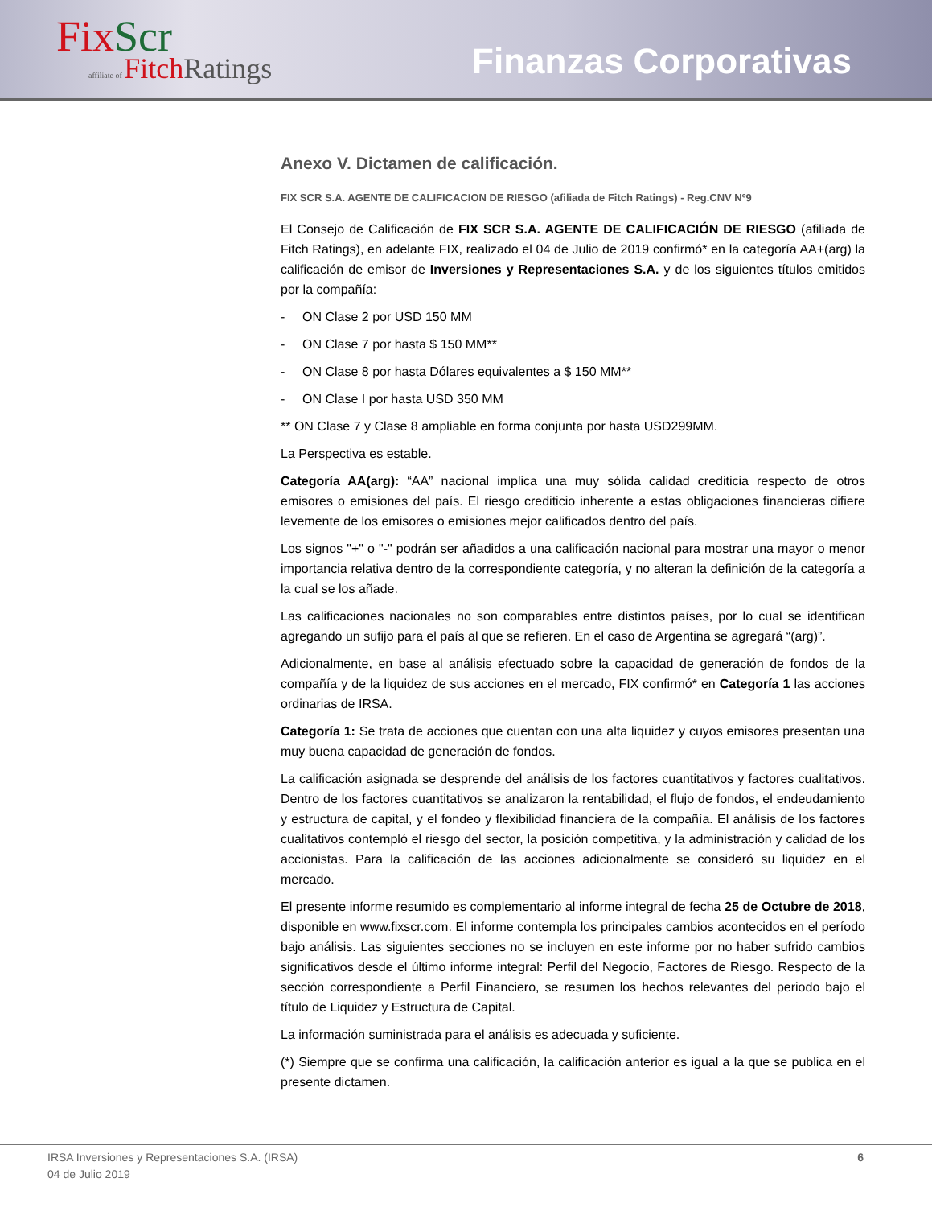FixScr
affiliate of FitchRatings
Finanzas Corporativas
Anexo V. Dictamen de calificación.
FIX SCR S.A. AGENTE DE CALIFICACION DE RIESGO (afiliada de Fitch Ratings) - Reg.CNV Nº9
El Consejo de Calificación de FIX SCR S.A. AGENTE DE CALIFICACIÓN DE RIESGO (afiliada de Fitch Ratings), en adelante FIX, realizado el 04 de Julio de 2019 confirmó* en la categoría AA+(arg) la calificación de emisor de Inversiones y Representaciones S.A. y de los siguientes títulos emitidos por la compañía:
- ON Clase 2 por USD 150 MM
- ON Clase 7 por hasta $ 150 MM**
- ON Clase 8 por hasta Dólares equivalentes a $ 150 MM**
- ON Clase I por hasta USD 350 MM
** ON Clase 7 y Clase 8 ampliable en forma conjunta por hasta USD299MM.
La Perspectiva es estable.
Categoría AA(arg): “AA” nacional implica una muy sólida calidad crediticia respecto de otros emisores o emisiones del país. El riesgo crediticio inherente a estas obligaciones financieras difiere levemente de los emisores o emisiones mejor calificados dentro del país.
Los signos "+" o "-" podrán ser añadidos a una calificación nacional para mostrar una mayor o menor importancia relativa dentro de la correspondiente categoría, y no alteran la definición de la categoría a la cual se los añade.
Las calificaciones nacionales no son comparables entre distintos países, por lo cual se identifican agregando un sufijo para el país al que se refieren. En el caso de Argentina se agregará “(arg)”.
Adicionalmente, en base al análisis efectuado sobre la capacidad de generación de fondos de la compañía y de la liquidez de sus acciones en el mercado, FIX confirmó* en Categoría 1 las acciones ordinarias de IRSA.
Categoría 1: Se trata de acciones que cuentan con una alta liquidez y cuyos emisores presentan una muy buena capacidad de generación de fondos.
La calificación asignada se desprende del análisis de los factores cuantitativos y factores cualitativos. Dentro de los factores cuantitativos se analizaron la rentabilidad, el flujo de fondos, el endeudamiento y estructura de capital, y el fondeo y flexibilidad financiera de la compañía. El análisis de los factores cualitativos contempló el riesgo del sector, la posición competitiva, y la administración y calidad de los accionistas. Para la calificación de las acciones adicionalmente se consideró su liquidez en el mercado.
El presente informe resumido es complementario al informe integral de fecha 25 de Octubre de 2018, disponible en www.fixscr.com. El informe contempla los principales cambios acontecidos en el período bajo análisis. Las siguientes secciones no se incluyen en este informe por no haber sufrido cambios significativos desde el último informe integral: Perfil del Negocio, Factores de Riesgo. Respecto de la sección correspondiente a Perfil Financiero, se resumen los hechos relevantes del periodo bajo el título de Liquidez y Estructura de Capital.
La información suministrada para el análisis es adecuada y suficiente.
(*) Siempre que se confirma una calificación, la calificación anterior es igual a la que se publica en el presente dictamen.
IRSA Inversiones y Representaciones S.A. (IRSA)
04 de Julio 2019
6